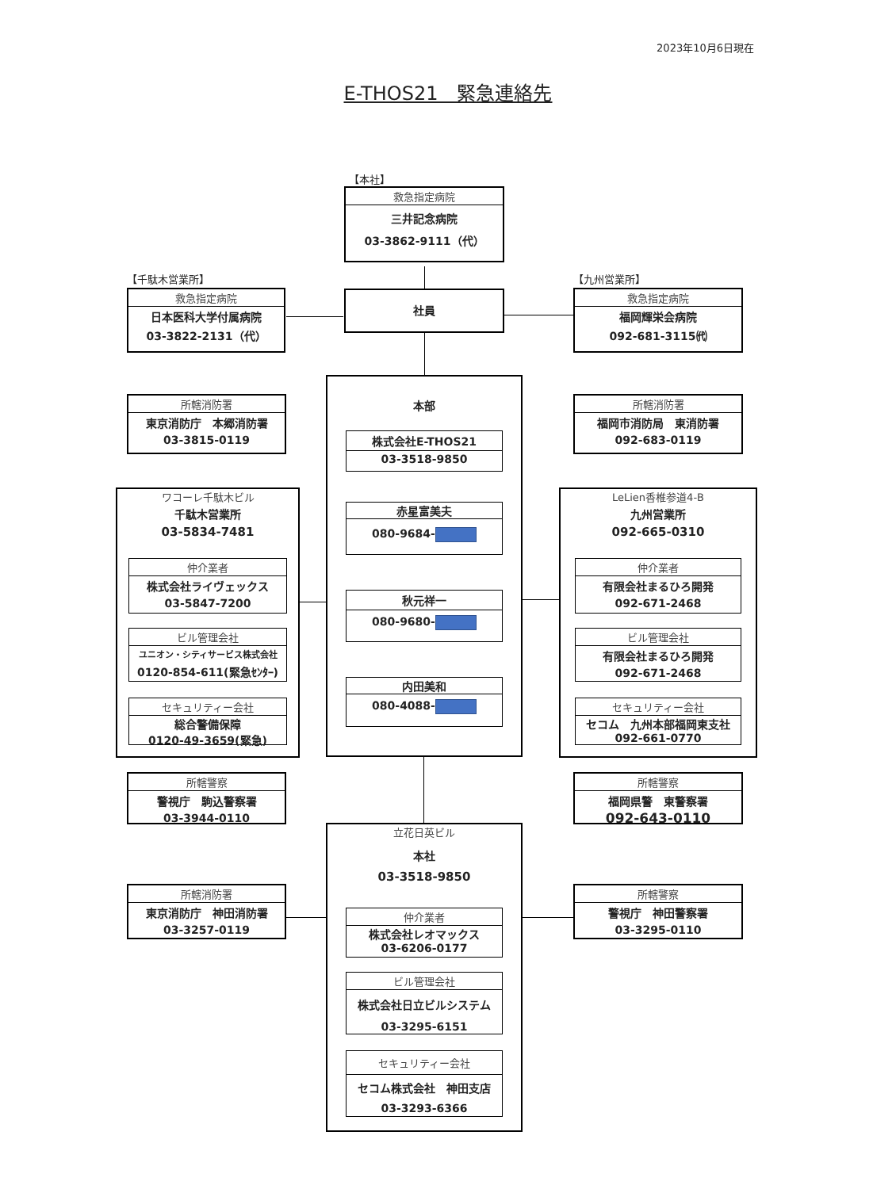2023年10月6日現在
E-THOS21　緊急連絡先
【本社】
救急指定病院
三井記念病院
03-3862-9111（代）
【千駄木営業所】
救急指定病院
日本医科大学付属病院
03-3822-2131（代）
社員
【九州営業所】
救急指定病院
福岡輝栄会病院
092-681-3115㈹
所轄消防署
東京消防庁　本郷消防署
03-3815-0119
ワコーレ千駄木ビル
千駄木営業所
03-5834-7481
仲介業者
株式会社ライヴェックス
03-5847-7200
ビル管理会社
ユニオン・シティサービス株式会社
0120-854-611(緊急ｾﾝﾀｰ)
セキュリティー会社
総合警備保障
0120-49-3659(緊急)
所轄警察
警視庁　駒込警察署
03-3944-0110
所轄消防署
東京消防庁　神田消防署
03-3257-0119
本部
株式会社E-THOS21
03-3518-9850
赤星富美夫
080-9684-
秋元祥一
080-9680-
内田美和
080-4088-
立花日英ビル
本社
03-3518-9850
仲介業者
株式会社レオマックス
03-6206-0177
ビル管理会社
株式会社日立ビルシステム
03-3295-6151
セキュリティー会社
セコム株式会社　神田支店
03-3293-6366
所轄消防署
福岡市消防局　東消防署
092-683-0119
LeLien香椎参道4-B
九州営業所
092-665-0310
仲介業者
有限会社まるひろ開発
092-671-2468
ビル管理会社
有限会社まるひろ開発
092-671-2468
セキュリティー会社
セコム　九州本部福岡東支社
092-661-0770
所轄警察
福岡県警　東警察署
092-643-0110
所轄警察
警視庁　神田警察署
03-3295-0110